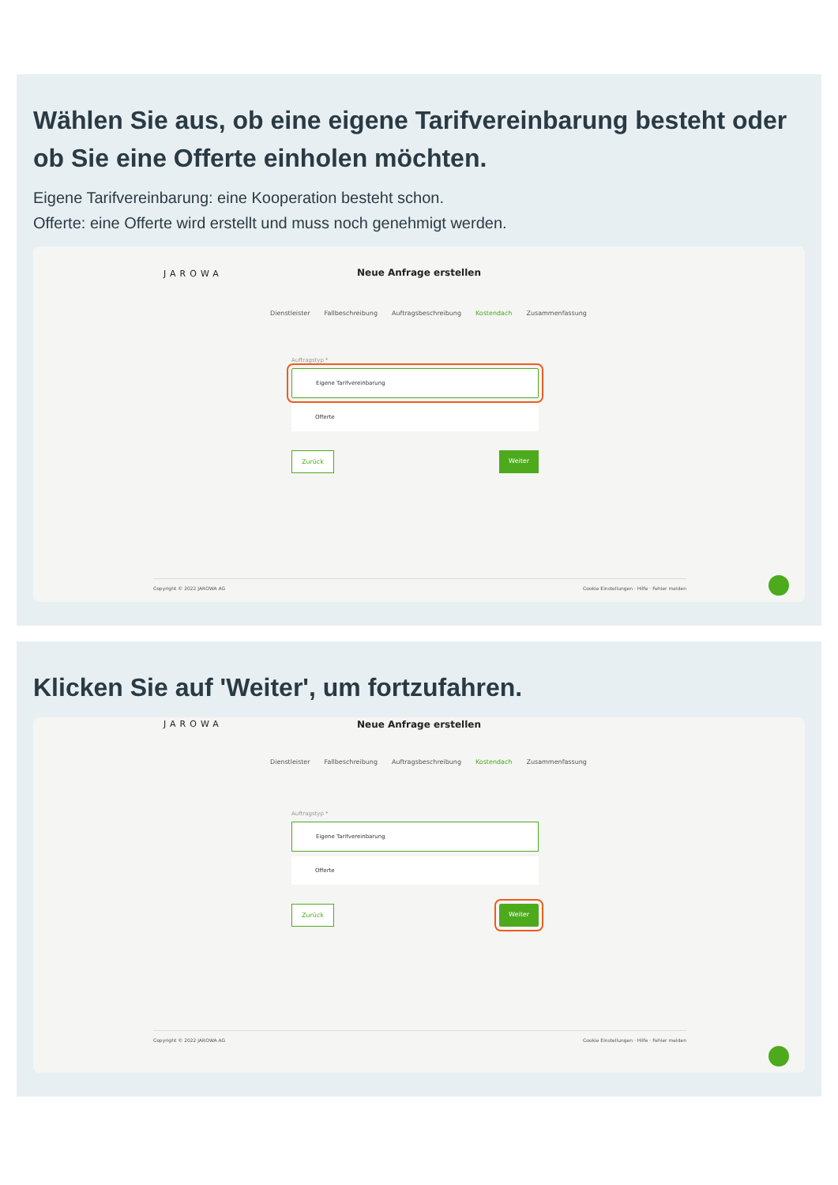Wählen Sie aus, ob eine eigene Tarifvereinbarung besteht oder ob Sie eine Offerte einholen möchten.
Eigene Tarifvereinbarung: eine Kooperation besteht schon.
Offerte: eine Offerte wird erstellt und muss noch genehmigt werden.
JAROWA
Neue Anfrage erstellen
Dienstleister Fallbeschreibung Auftragsbeschreibung Kostendach Zusammenfassung
Auftragstyp *
Eigene Tarifvereinbarung
Offerte
Zurück Weiter
Copyright © 2022 JAROWA AG Cookie Einstellungen · Hilfe · Fehler melden
Klicken Sie auf 'Weiter', um fortzufahren.
JAROWA
Neue Anfrage erstellen
Dienstleister Fallbeschreibung Auftragsbeschreibung Kostendach Zusammenfassung
Auftragstyp *
Eigene Tarifvereinbarung
Offerte
Zurück Weiter
Copyright © 2022 JAROWA AG Cookie Einstellungen · Hilfe · Fehler melden